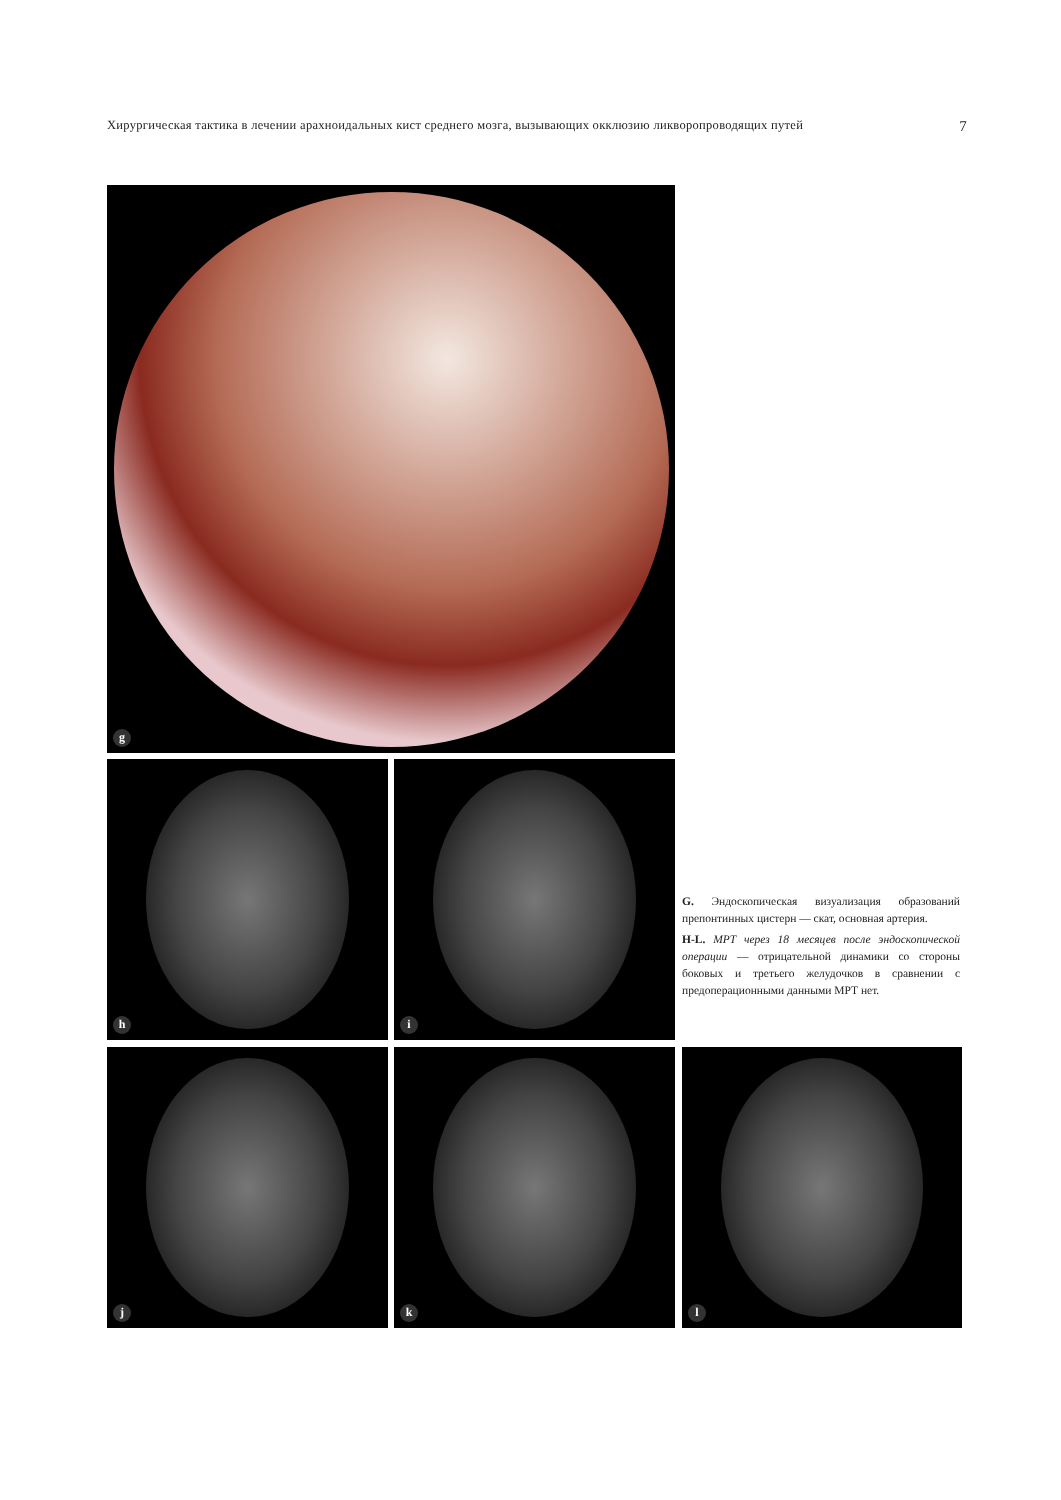Хирургическая тактика в лечении арахноидальных кист среднего мозга, вызывающих окклюзию ликворопроводящих путей 7
g
h i
G. Эндоскопическая визуализация образований препонтинных цистерн — скат, основная артерия.
H-L. МРТ через 18 месяцев после эндоскопической операции — отрицательной динамики со стороны боковых и третьего желудочков в сравнении с предоперационными данными МРТ нет.
j k l